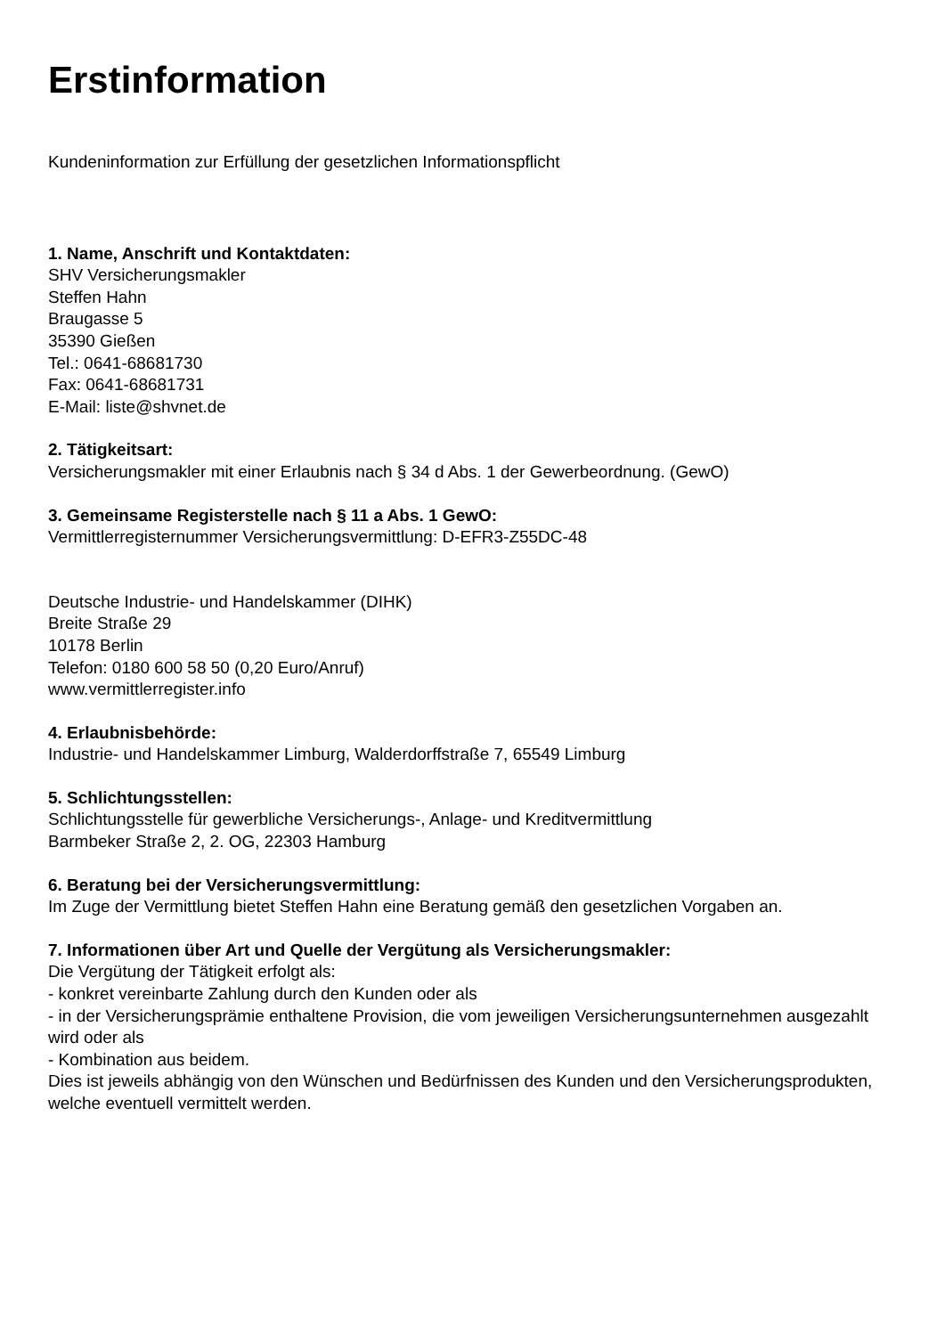Erstinformation
Kundeninformation zur Erfüllung der gesetzlichen Informationspflicht
1. Name, Anschrift und Kontaktdaten:
SHV Versicherungsmakler
Steffen Hahn
Braugasse 5
35390 Gießen
Tel.: 0641-68681730
Fax: 0641-68681731
E-Mail: liste@shvnet.de
2. Tätigkeitsart:
Versicherungsmakler mit einer Erlaubnis nach § 34 d Abs. 1 der Gewerbeordnung. (GewO)
3. Gemeinsame Registerstelle nach § 11 a Abs. 1 GewO:
Vermittlerregisternummer Versicherungsvermittlung: D-EFR3-Z55DC-48
Deutsche Industrie- und Handelskammer (DIHK)
Breite Straße 29
10178 Berlin
Telefon: 0180 600 58 50 (0,20 Euro/Anruf)
www.vermittlerregister.info
4. Erlaubnisbehörde:
Industrie- und Handelskammer Limburg, Walderdorffstraße 7, 65549 Limburg
5. Schlichtungsstellen:
Schlichtungsstelle für gewerbliche Versicherungs-, Anlage- und Kreditvermittlung
Barmbeker Straße 2, 2. OG, 22303 Hamburg
6. Beratung bei der Versicherungsvermittlung:
Im Zuge der Vermittlung bietet Steffen Hahn eine Beratung gemäß den gesetzlichen Vorgaben an.
7. Informationen über Art und Quelle der Vergütung als Versicherungsmakler:
Die Vergütung der Tätigkeit erfolgt als:
- konkret vereinbarte Zahlung durch den Kunden oder als
- in der Versicherungsprämie enthaltene Provision, die vom jeweiligen Versicherungsunternehmen ausgezahlt wird oder als
- Kombination aus beidem.
Dies ist jeweils abhängig von den Wünschen und Bedürfnissen des Kunden und den Versicherungsprodukten, welche eventuell vermittelt werden.